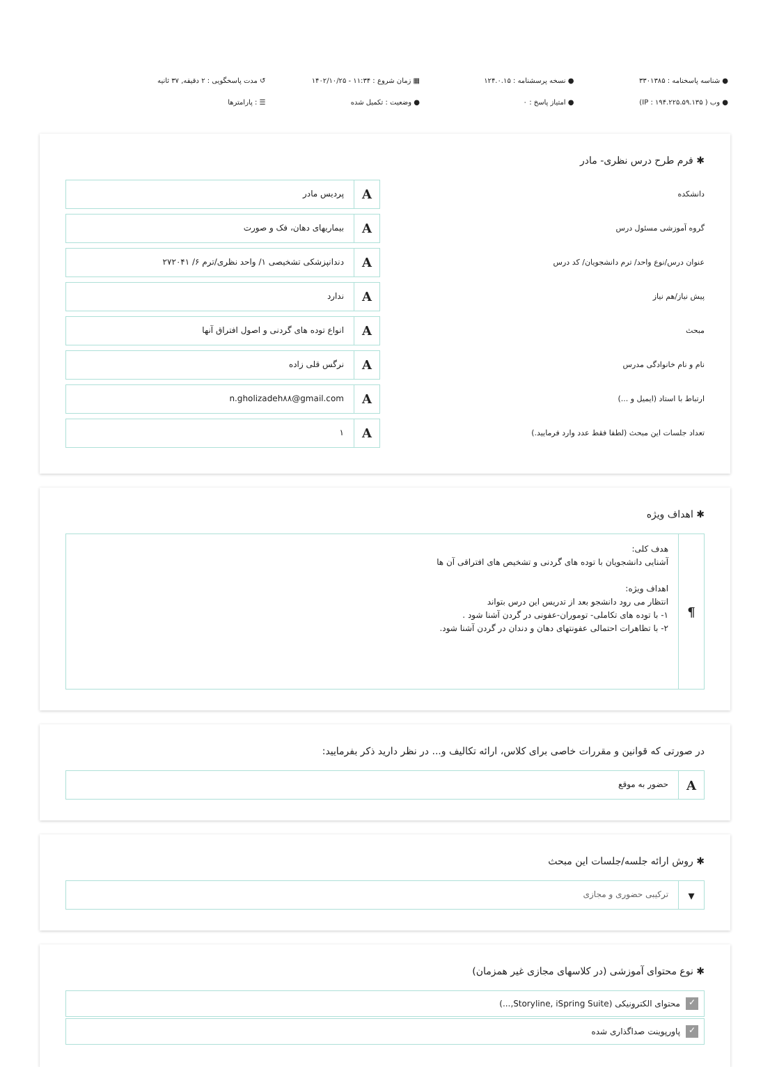● شناسه پاسخنامه : ۳۳۰۱۳۸۵
● نسخه پرسشنامه : ۱۲۴.۰.۱۵
▦ زمان شروع : ۱۱:۳۴ - ۱۴۰۲/۱۰/۲۵
↺ مدت پاسخگویی : ۲ دقیقه, ۳۷ ثانیه
● وب ( IP : ۱۹۴.۲۲۵.۵۹.۱۳۵)
● امتیاز پاسخ : ۰
● وضعیت : تکمیل شده
☰ : پارامترها
✱ فرم طرح درس نظری- مادر
دانشکده
A
پردیس مادر
گروه آموزشی مسئول درس
A
بیماریهای دهان، فک و صورت
عنوان درس/نوع واحد/ ترم دانشجویان/ کد درس
A
دندانپزشکی تشخیصی ۱/ واحد نظری/ترم ۶/ ۲۷۲۰۴۱
پیش نیاز/هم نیاز
A
ندارد
مبحث
A
انواع توده های گردنی و اصول افتراق آنها
نام و نام خانوادگی مدرس
A
نرگس قلی زاده
ارتباط با استاد (ایمیل و ...)
A
n.gholizadeh۸۸@gmail.com
تعداد جلسات این مبحث (لطفا فقط عدد وارد فرمایید.)
A
۱
✱ اهداف ویژه
¶
هدف کلی:
آشنایی دانشجویان با توده های گردنی و تشخیص های افتراقی آن ها
اهداف ویژه:
انتظار می رود دانشجو بعد از تدریس این درس بتواند
۱- با توده های تکاملی- توموران-عفونی در گردن آشنا شود .
۲- با تظاهرات احتمالی عفونتهای دهان و دندان در گردن آشنا شود.
در صورتی که قوانین و مقررات خاصی برای کلاس، ارائه تکالیف و... در نظر دارید ذکر بفرمایید:
A
حضور به موقع
✱ روش ارائه جلسه/جلسات این مبحث
▾
ترکیبی حضوری و مجازی
✱ نوع محتوای آموزشی (در کلاسهای مجازی غیر همزمان)
✓ محتوای الکترونیکی (Storyline, iSpring Suite,...)
✓ پاورپوینت صداگذاری شده